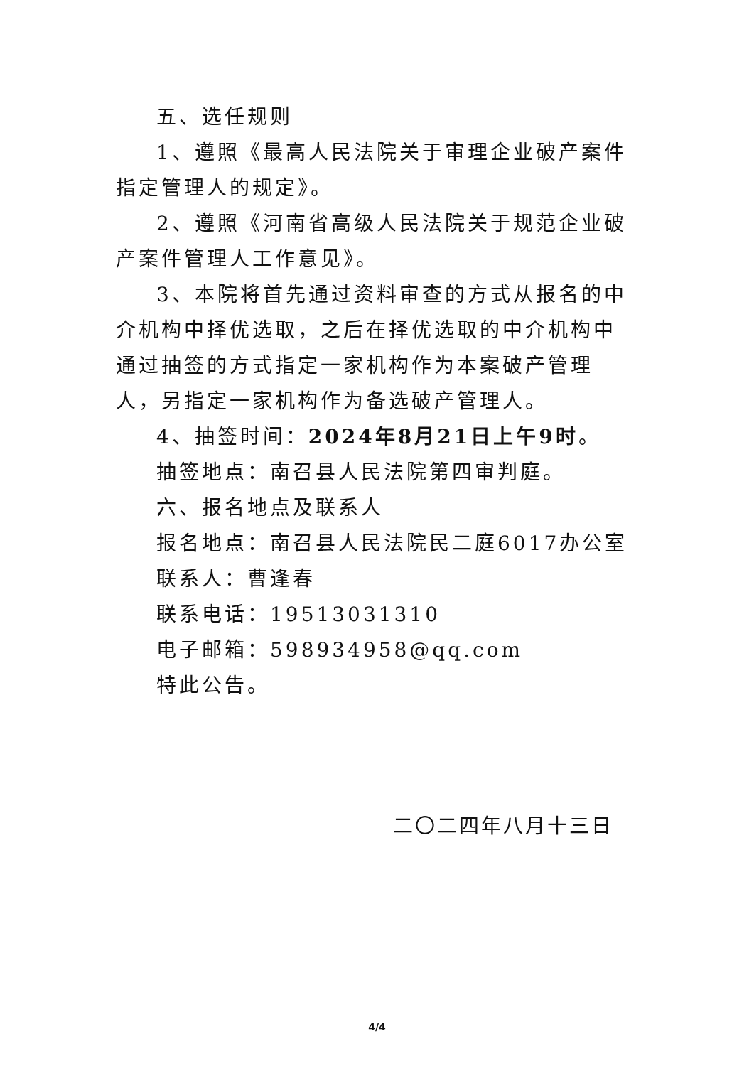五、选任规则
1、遵照《最高人民法院关于审理企业破产案件指定管理人的规定》。
2、遵照《河南省高级人民法院关于规范企业破产案件管理人工作意见》。
3、本院将首先通过资料审查的方式从报名的中介机构中择优选取，之后在择优选取的中介机构中通过抽签的方式指定一家机构作为本案破产管理人，另指定一家机构作为备选破产管理人。
4、抽签时间：2024年8月21日上午9时。
抽签地点：南召县人民法院第四审判庭。
六、报名地点及联系人
报名地点：南召县人民法院民二庭6017办公室
联系人：曹逢春
联系电话：19513031310
电子邮箱：598934958@qq.com
特此公告。
二〇二四年八月十三日
4/4